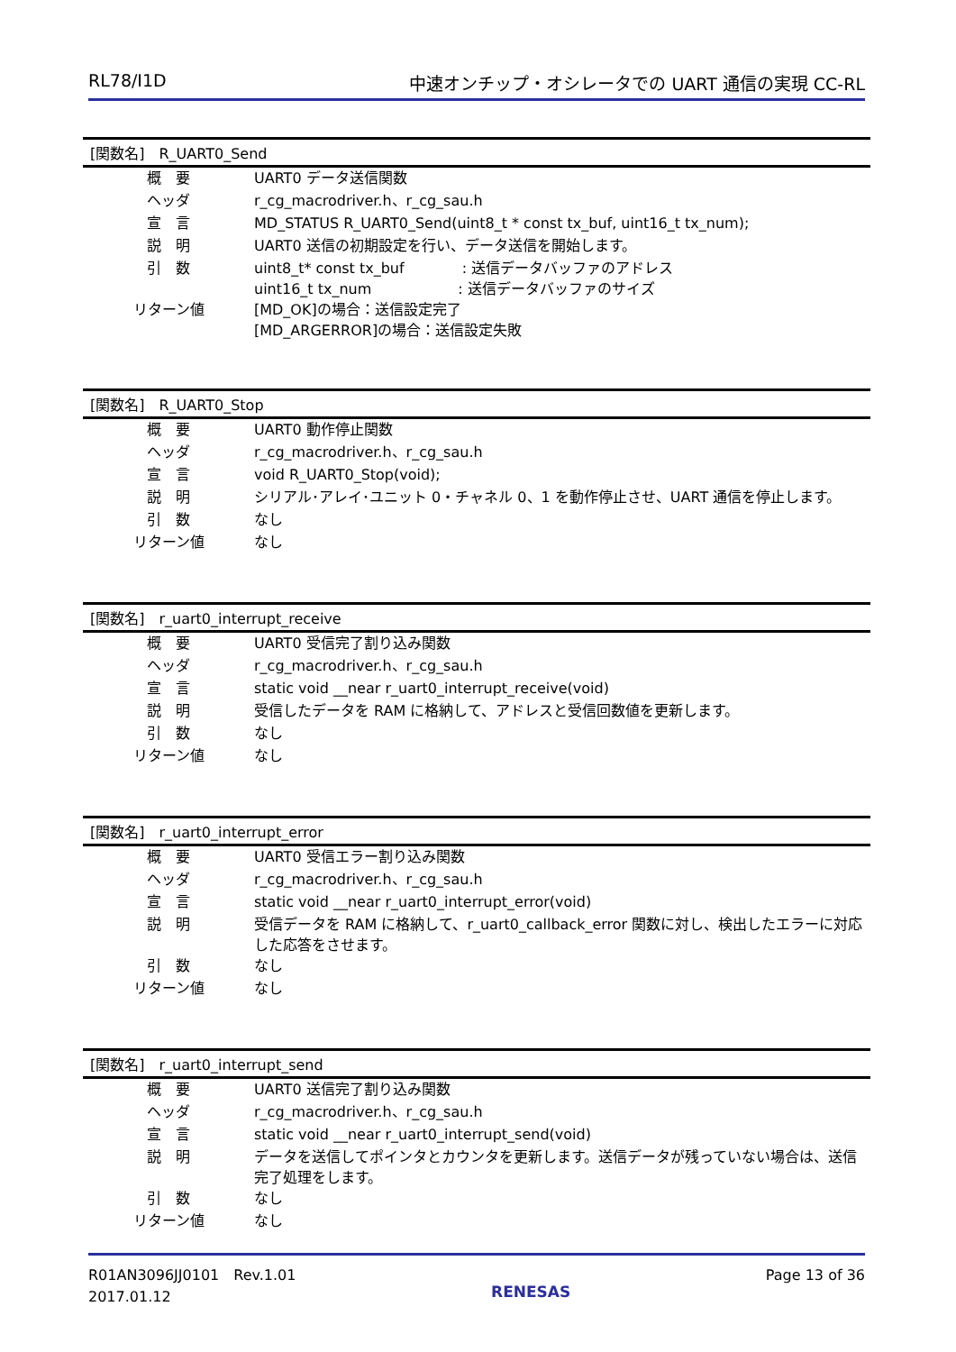RL78/I1D 中速オンチップ・オシレータでの UART 通信の実現 CC-RL
| [関数名] R_UART0_Send | |
| --- | --- |
| 概 要 | UART0 データ送信関数 |
| ヘッダ | r_cg_macrodriver.h、r_cg_sau.h |
| 宣 言 | MD_STATUS R_UART0_Send(uint8_t * const tx_buf, uint16_t tx_num); |
| 説 明 | UART0 送信の初期設定を行い、データ送信を開始します。 |
| 引 数 | uint8_t* const tx_buf : 送信データバッファのアドレス uint16_t tx_num : 送信データバッファのサイズ |
| リターン値 | [MD_OK]の場合：送信設定完了 [MD_ARGERROR]の場合：送信設定失敗 |
| [関数名] R_UART0_Stop | |
| --- | --- |
| 概 要 | UART0 動作停止関数 |
| ヘッダ | r_cg_macrodriver.h、r_cg_sau.h |
| 宣 言 | void R_UART0_Stop(void); |
| 説 明 | シリアル･アレイ･ユニット 0・チャネル 0、1 を動作停止させ、UART 通信を停止します。 |
| 引 数 | なし |
| リターン値 | なし |
| [関数名] r_uart0_interrupt_receive | |
| --- | --- |
| 概 要 | UART0 受信完了割り込み関数 |
| ヘッダ | r_cg_macrodriver.h、r_cg_sau.h |
| 宣 言 | static void __near r_uart0_interrupt_receive(void) |
| 説 明 | 受信したデータを RAM に格納して、アドレスと受信回数値を更新します。 |
| 引 数 | なし |
| リターン値 | なし |
| [関数名] r_uart0_interrupt_error | |
| --- | --- |
| 概 要 | UART0 受信エラー割り込み関数 |
| ヘッダ | r_cg_macrodriver.h、r_cg_sau.h |
| 宣 言 | static void __near r_uart0_interrupt_error(void) |
| 説 明 | 受信データを RAM に格納して、r_uart0_callback_error 関数に対し、検出したエラーに対応した応答をさせます。 |
| 引 数 | なし |
| リターン値 | なし |
| [関数名] r_uart0_interrupt_send | |
| --- | --- |
| 概 要 | UART0 送信完了割り込み関数 |
| ヘッダ | r_cg_macrodriver.h、r_cg_sau.h |
| 宣 言 | static void __near r_uart0_interrupt_send(void) |
| 説 明 | データを送信してポインタとカウンタを更新します。送信データが残っていない場合は、送信完了処理をします。 |
| 引 数 | なし |
| リターン値 | なし |
R01AN3096JJ0101　Rev.1.01
2017.01.12
RENESAS
Page 13 of 36